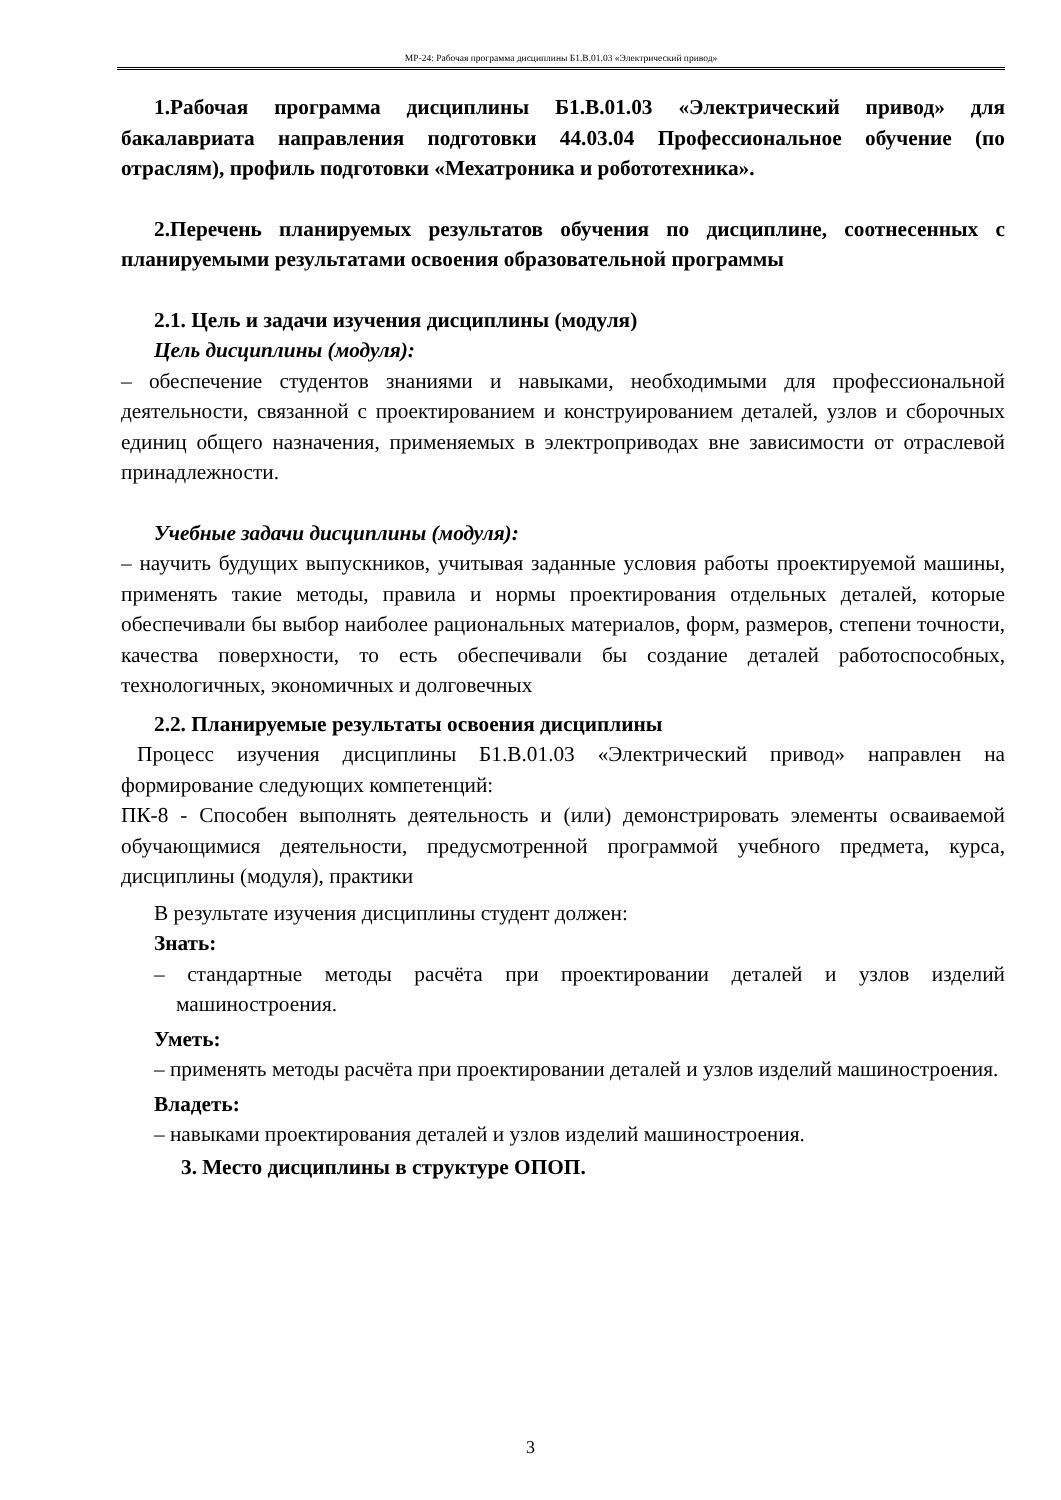МР-24: Рабочая программа дисциплины Б1.В.01.03 «Электрический привод»
1.Рабочая программа дисциплины Б1.В.01.03 «Электрический привод» для бакалавриата направления подготовки 44.03.04 Профессиональное обучение (по отраслям), профиль подготовки «Мехатроника и робототехника».
2.Перечень планируемых результатов обучения по дисциплине, соотнесенных с планируемыми результатами освоения образовательной программы
2.1. Цель и задачи изучения дисциплины (модуля)
Цель дисциплины (модуля):
– обеспечение студентов знаниями и навыками, необходимыми для профессиональной деятельности, связанной с проектированием и конструированием деталей, узлов и сборочных единиц общего назначения, применяемых в электроприводах вне зависимости от отраслевой принадлежности.
Учебные задачи дисциплины (модуля):
– научить будущих выпускников, учитывая заданные условия работы проектируемой машины, применять такие методы, правила и нормы проектирования отдельных деталей, которые обеспечивали бы выбор наиболее рациональных материалов, форм, размеров, степени точности, качества поверхности, то есть обеспечивали бы создание деталей работоспособных, технологичных, экономичных и долговечных
2.2. Планируемые результаты освоения дисциплины
Процесс изучения дисциплины Б1.В.01.03 «Электрический привод» направлен на формирование следующих компетенций:
ПК-8 - Способен выполнять деятельность и (или) демонстрировать элементы осваиваемой обучающимися деятельности, предусмотренной программой учебного предмета, курса, дисциплины (модуля), практики
В результате изучения дисциплины студент должен:
Знать:
– стандартные методы расчёта при проектировании деталей и узлов изделий машиностроения.
Уметь:
– применять методы расчёта при проектировании деталей и узлов изделий машиностроения.
Владеть:
– навыками проектирования деталей и узлов изделий машиностроения.
3. Место дисциплины в структуре ОПОП.
3